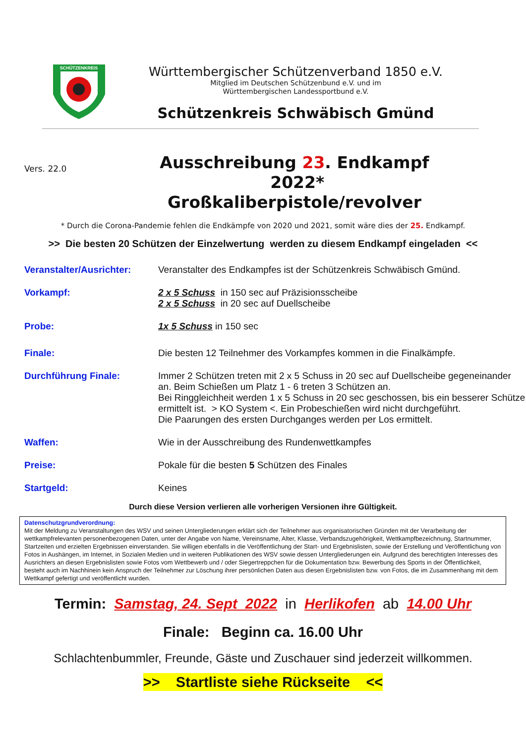SCHÜTZENKREIS
Württembergischer Schützenverband 1850 e.V.
Mitglied im Deutschen Schützenbund e.V. und im
Württembergischen Landessportbund e.V.
Schützenkreis Schwäbisch Gmünd
Vers. 22.0
Ausschreibung 23. Endkampf 2022*
Großkaliberpistole/revolver
* Durch die Corona-Pandemie fehlen die Endkämpfe von 2020 und 2021, somit wäre dies der 25. Endkampf.
>> Die besten 20 Schützen der Einzelwertung werden zu diesem Endkampf eingeladen <<
Veranstalter/Ausrichter:
Veranstalter des Endkampfes ist der Schützenkreis Schwäbisch Gmünd.
Vorkampf:
2 x 5 Schuss in 150 sec auf Präzisionsscheibe
2 x 5 Schuss in 20 sec auf Duellscheibe
Probe:
1x 5 Schuss in 150 sec
Finale:
Die besten 12 Teilnehmer des Vorkampfes kommen in die Finalkämpfe.
Durchführung Finale:
Immer 2 Schützen treten mit 2 x 5 Schuss in 20 sec auf Duellscheibe gegeneinander an. Beim Schießen um Platz 1 - 6 treten 3 Schützen an.
Bei Ringgleichheit werden 1 x 5 Schuss in 20 sec geschossen, bis ein besserer Schütze ermittelt ist. > KO System <. Ein Probeschießen wird nicht durchgeführt.
Die Paarungen des ersten Durchganges werden per Los ermittelt.
Waffen:
Wie in der Ausschreibung des Rundenwettkampfes
Preise:
Pokale für die besten 5 Schützen des Finales
Startgeld:
Keines
Durch diese Version verlieren alle vorherigen Versionen ihre Gültigkeit.
Datenschutzgrundverordnung:
Mit der Meldung zu Veranstaltungen des WSV und seinen Untergliederungen erklärt sich der Teilnehmer aus organisatorischen Gründen mit der Verarbeitung der wettkampfrelevanten personenbezogenen Daten, unter der Angabe von Name, Vereinsname, Alter, Klasse, Verbandszugehörigkeit, Wettkampfbezeichnung, Startnummer, Startzeiten und erzielten Ergebnissen einverstanden. Sie willigen ebenfalls in die Veröffentlichung der Start- und Ergebnislisten, sowie der Erstellung und Veröffentlichung von Fotos in Aushängen, im Internet, in Sozialen Medien und in weiteren Publikationen des WSV sowie dessen Untergliederungen ein. Aufgrund des berechtigten Interesses des Ausrichters an diesen Ergebnislisten sowie Fotos vom Wettbewerb und / oder Siegertreppchen für die Dokumentation bzw. Bewerbung des Sports in der Öffentlichkeit, besteht auch im Nachhinein kein Anspruch der Teilnehmer zur Löschung ihrer persönlichen Daten aus diesen Ergebnislisten bzw. von Fotos, die im Zusammenhang mit dem Wettkampf gefertigt und veröffentlicht wurden.
Termin: Samstag, 24. Sept 2022 in Herlikofen ab 14.00 Uhr
Finale: Beginn ca. 16.00 Uhr
Schlachtenbummler, Freunde, Gäste und Zuschauer sind jederzeit willkommen.
>> Startliste siehe Rückseite <<